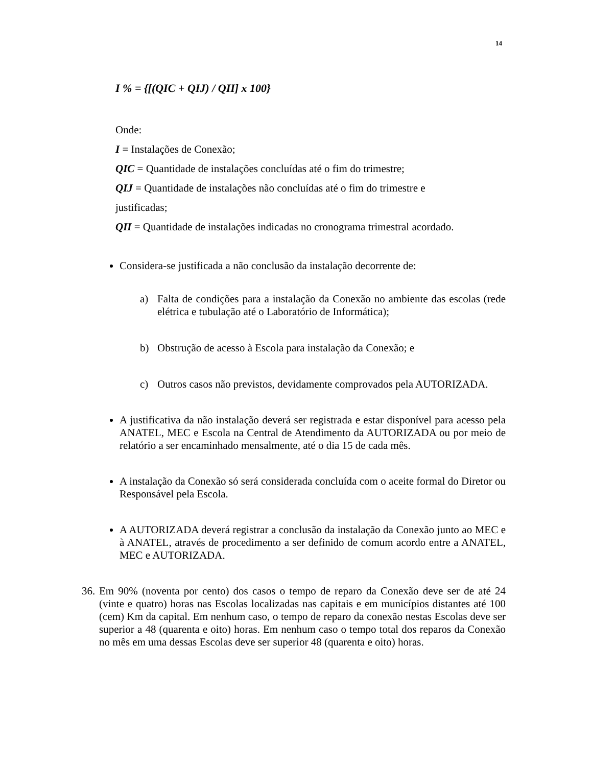14
I % = {[(QIC + QIJ) / QII] x 100}
Onde:
I = Instalações de Conexão;
QIC = Quantidade de instalações concluídas até o fim do trimestre;
QIJ = Quantidade de instalações não concluídas até o fim do trimestre e
justificadas;
QII = Quantidade de instalações indicadas no cronograma trimestral acordado.
Considera-se justificada a não conclusão da instalação decorrente de:
a) Falta de condições para a instalação da Conexão no ambiente das escolas (rede elétrica e tubulação até o Laboratório de Informática);
b) Obstrução de acesso à Escola para instalação da Conexão; e
c) Outros casos não previstos, devidamente comprovados pela AUTORIZADA.
A justificativa da não instalação deverá ser registrada e estar disponível para acesso pela ANATEL, MEC e Escola na Central de Atendimento da AUTORIZADA ou por meio de relatório a ser encaminhado mensalmente, até o dia 15 de cada mês.
A instalação da Conexão só será considerada concluída com o aceite formal do Diretor ou Responsável pela Escola.
A AUTORIZADA deverá registrar a conclusão da instalação da Conexão junto ao MEC e à ANATEL, através de procedimento a ser definido de comum acordo entre a ANATEL, MEC e AUTORIZADA.
36.
Em 90% (noventa por cento) dos casos o tempo de reparo da Conexão deve ser de até 24 (vinte e quatro) horas nas Escolas localizadas nas capitais e em municípios distantes até 100 (cem) Km da capital. Em nenhum caso, o tempo de reparo da conexão nestas Escolas deve ser superior a 48 (quarenta e oito) horas. Em nenhum caso o tempo total dos reparos da Conexão no mês em uma dessas Escolas deve ser superior 48 (quarenta e oito) horas.